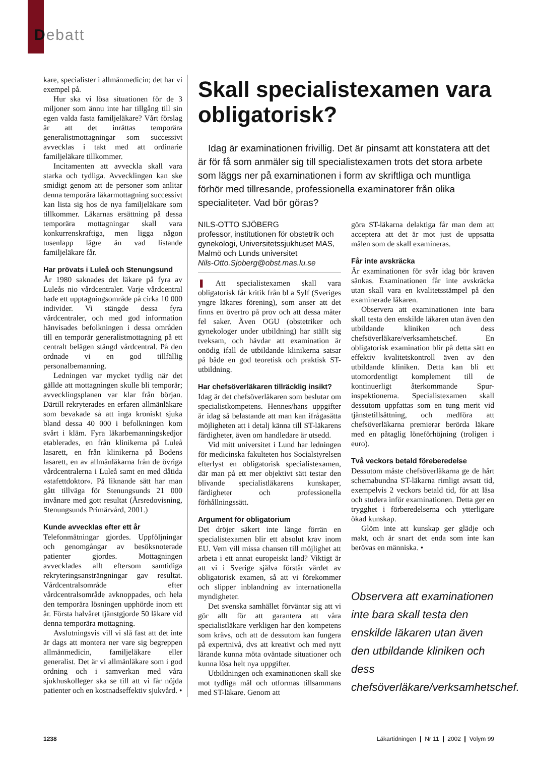Debatt
kare, specialister i allmänmedicin; det har vi exempel på.
Hur ska vi lösa situationen för de 3 miljoner som ännu inte har tillgång till sin egen valda fasta familjeläkare? Vårt förslag är att det inrättas temporära generalistmottagningar som successivt avvecklas i takt med att ordinarie familjeläkare tillkommer.
Incitamenten att avveckla skall vara starka och tydliga. Avvecklingen kan ske smidigt genom att de personer som anlitar denna temporära läkarmottagning successivt kan lista sig hos de nya familjeläkare som tillkommer. Läkarnas ersättning på dessa temporära mottagningar skall vara konkurrenskraftiga, men ligga någon tusenlapp lägre än vad listande familjeläkare får.
Har prövats i Luleå och Stenungsund
År 1980 saknades det läkare på fyra av Luleås nio vårdcentraler. Varje vårdcentral hade ett upptagningsområde på cirka 10 000 individer. Vi stängde dessa fyra vårdcentraler, och med god information hänvisades befolkningen i dessa områden till en temporär generalistmottagning på ett centralt belägen stängd vårdcentral. På den ordnade vi en god tillfällig personalbemanning.
Ledningen var mycket tydlig när det gällde att mottagningen skulle bli temporär; avvecklingsplanen var klar från början. Därtill rekryterades en erfaren allmänläkare som bevakade så att inga kroniskt sjuka bland dessa 40 000 i befolkningen kom svårt i kläm. Fyra läkarbemanningskedjor etablerades, en från klinikerna på Luleå lasarett, en från klinikerna på Bodens lasarett, en av allmänläkarna från de övriga vårdcentralerna i Luleå samt en med dåtida »stafettdoktor«. På liknande sätt har man gått tillväga för Stenungsunds 21 000 invånare med gott resultat (Årsredovisning, Stenungsunds Primärvård, 2001.)
Kunde avvecklas efter ett år
Telefonmätningar gjordes. Uppföljningar och genomgångar av besöksnoterade patienter gjordes. Mottagningen avvecklades allt eftersom samtidiga rekryteringsansträngningar gav resultat. Vårdcentralsområde efter vårdcentralsområde avknoppades, och hela den temporära lösningen upphörde inom ett år. Första halvåret tjänstgjorde 50 läkare vid denna temporära mottagning.
Avslutningsvis vill vi slå fast att det inte är dags att montera ner vare sig begreppen allmänmedicin, familjeläkare eller generalist. Det är vi allmänläkare som i god ordning och i samverkan med våra sjukhuskolleger ska se till att vi får nöjda patienter och en kostnadseffektiv sjukvård. •
Skall specialistexamen vara obligatorisk?
Idag är examinationen frivillig. Det är pinsamt att konstatera att det är för få som anmäler sig till specialistexamen trots det stora arbete som läggs ner på examinationen i form av skriftliga och muntliga förhör med tillresande, professionella examinatorer från olika specialiteter. Vad bör göras?
NILS-OTTO SJÖBERG
professor, institutionen för obstetrik och gynekologi, Universitetssjukhuset MAS, Malmö och Lunds universitet
Nils-Otto.Sjoberg@obst.mas.lu.se
❚ Att specialistexamen skall vara obligatorisk får kritik från bl a Sylf (Sveriges yngre läkares förening), som anser att det finns en övertro på prov och att dessa mäter fel saker. Även OGU (obstetriker och gynekologer under utbildning) har ställt sig tveksam, och hävdar att examination är onödig ifall de utbildande klinikerna satsar på både en god teoretisk och praktisk ST-utbildning.
Har chefsöverläkaren tillräcklig insikt?
Idag är det chefsöverläkaren som beslutar om specialistkompetens. Hennes/hans uppgifter är idag så belastande att man kan ifrågasätta möjligheten att i detalj känna till ST-läkarens färdigheter, även om handledare är utsedd.
Vid mitt universitet i Lund har ledningen för medicinska fakulteten hos Socialstyrelsen efterlyst en obligatorisk specialistexamen, där man på ett mer objektivt sätt testar den blivande specialistläkarens kunskaper, färdigheter och professionella förhållningssätt.
Argument för obligatorium
Det dröjer säkert inte länge förrän en specialistexamen blir ett absolut krav inom EU. Vem vill missa chansen till möjlighet att arbeta i ett annat europeiskt land? Viktigt är att vi i Sverige själva förstår värdet av obligatorisk examen, så att vi förekommer och slipper inblandning av internationella myndigheter.
Det svenska samhället förväntar sig att vi gör allt för att garantera att våra specialistläkare verkligen har den kompetens som krävs, och att de dessutom kan fungera på expertnivå, dvs att kreativt och med nytt lärande kunna möta oväntade situationer och kunna lösa helt nya uppgifter.
Utbildningen och examinationen skall ske mot tydliga mål och utformas tillsammans med ST-läkare. Genom att
göra ST-läkarna delaktiga får man dem att acceptera att det är mot just de uppsatta målen som de skall examineras.
Får inte avskräcka
Är examinationen för svår idag bör kraven sänkas. Examinationen får inte avskräcka utan skall vara en kvalitetsstämpel på den examinerade läkaren.
Observera att examinationen inte bara skall testa den enskilde läkaren utan även den utbildande kliniken och dess chefsöverläkare/verksamhetschef. En obligatorisk examination blir på detta sätt en effektiv kvalitetskontroll även av den utbildande kliniken. Detta kan bli ett utomordentligt komplement till de kontinuerligt återkommande Spur-inspektionerna. Specialistexamen skall dessutom uppfattas som en tung merit vid tjänstetillsättning, och medföra att chefsöverläkarna premierar berörda läkare med en påtaglig löneförhöjning (troligen i euro).
Två veckors betald föreberedelse
Dessutom måste chefsöverläkarna ge de hårt schemabundna ST-läkarna rimligt avsatt tid, exempelvis 2 veckors betald tid, för att läsa och studera inför examinationen. Detta ger en trygghet i förberedelserna och ytterligare ökad kunskap.
Glöm inte att kunskap ger glädje och makt, och är snart det enda som inte kan berövas en människa. •
Observera att examinationen inte bara skall testa den enskilde läkaren utan även den utbildande kliniken och dess chefsöverläkare/verksamhetschef.
1238 Läkartidningen ❙ Nr 11 ❙ 2002 ❙ Volym 99